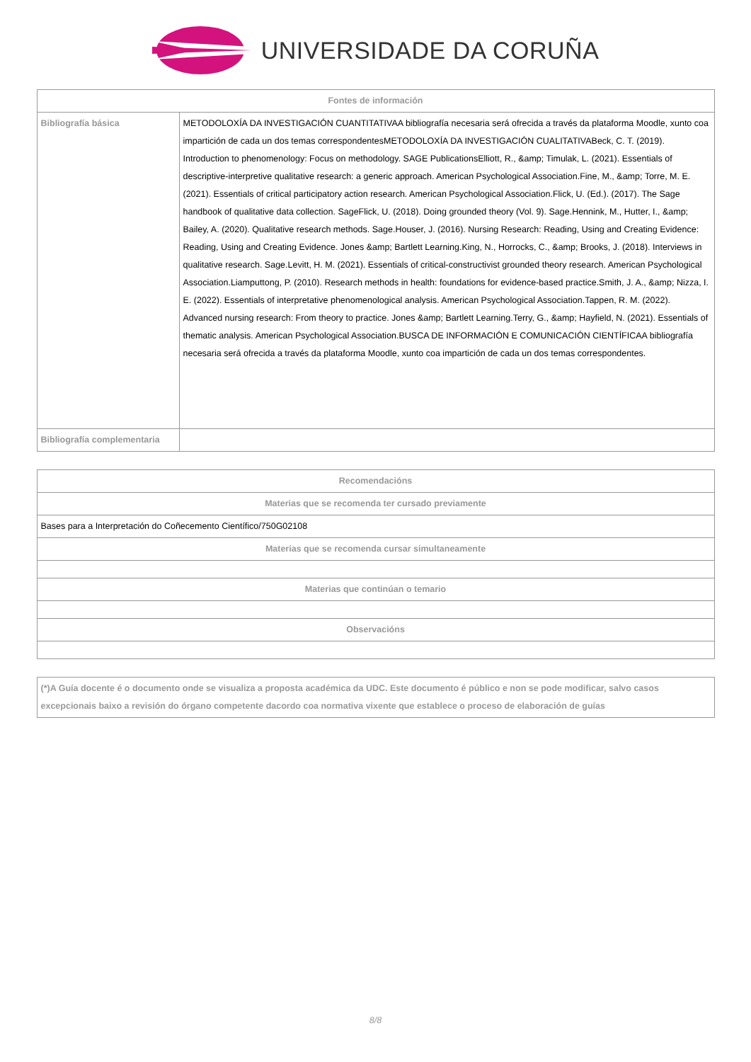UNIVERSIDADE DA CORUÑA
| Fontes de información | |
| --- | --- |
| Bibliografía básica | METODOLOXÍA DA INVESTIGACIÓN CUANTITATIVAA bibliografía necesaria será ofrecida a través da plataforma Moodle, xunto coa impartición de cada un dos temas correspondentesMETODOLOXÍA DA INVESTIGACIÓN CUALITATIVABeck, C. T. (2019). Introduction to phenomenology: Focus on methodology. SAGE PublicationsElliott, R., &amp; Timulak, L. (2021). Essentials of descriptive-interpretive qualitative research: a generic approach. American Psychological Association.Fine, M., &amp; Torre, M. E. (2021). Essentials of critical participatory action research. American Psychological Association.Flick, U. (Ed.). (2017). The Sage handbook of qualitative data collection. SageFlick, U. (2018). Doing grounded theory (Vol. 9). Sage.Hennink, M., Hutter, I., &amp; Bailey, A. (2020). Qualitative research methods. Sage.Houser, J. (2016). Nursing Research: Reading, Using and Creating Evidence: Reading, Using and Creating Evidence. Jones &amp; Bartlett Learning.King, N., Horrocks, C., &amp; Brooks, J. (2018). Interviews in qualitative research. Sage.Levitt, H. M. (2021). Essentials of critical-constructivist grounded theory research. American Psychological Association.Liamputtong, P. (2010). Research methods in health: foundations for evidence-based practice.Smith, J. A., &amp; Nizza, I. E. (2022). Essentials of interpretative phenomenological analysis. American Psychological Association.Tappen, R. M. (2022). Advanced nursing research: From theory to practice. Jones &amp; Bartlett Learning.Terry, G., &amp; Hayfield, N. (2021). Essentials of thematic analysis. American Psychological Association.BUSCA DE INFORMACIÓN E COMUNICACIÓN CIENTÍFICAA bibliografía necesaria será ofrecida a través da plataforma Moodle, xunto coa impartición de cada un dos temas correspondentes. |
| Bibliografía complementaria | |
| Recomendacións |
| --- |
| Materias que se recomenda ter cursado previamente |
| Bases para a Interpretación do Coñecemento Científico/750G02108 |
| Materias que se recomenda cursar simultaneamente |
| Materias que continúan o temario |
| Observacións |
(*)A Guía docente é o documento onde se visualiza a proposta académica da UDC. Este documento é público e non se pode modificar, salvo casos excepcionais baixo a revisión do órgano competente dacordo coa normativa vixente que establece o proceso de elaboración de guías
8/8